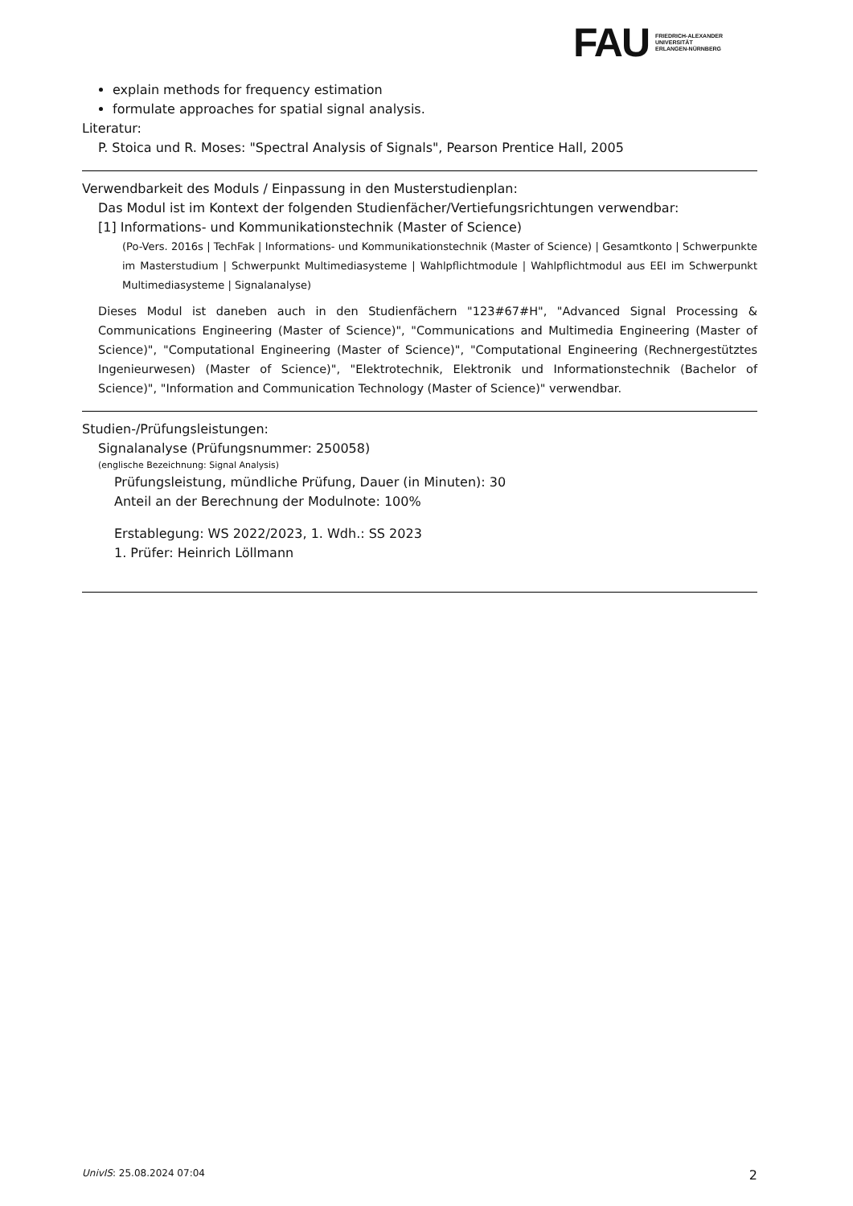FAU
FRIEDRICH-ALEXANDER
UNIVERSITÄT
ERLANGEN-NÜRNBERG
explain methods for frequency estimation
formulate approaches for spatial signal analysis.
Literatur:
P. Stoica und R. Moses: "Spectral Analysis of Signals", Pearson Prentice Hall, 2005
Verwendbarkeit des Moduls / Einpassung in den Musterstudienplan:
Das Modul ist im Kontext der folgenden Studienfächer/Vertiefungsrichtungen verwendbar:
[1] Informations- und Kommunikationstechnik (Master of Science)
(Po-Vers. 2016s | TechFak | Informations- und Kommunikationstechnik (Master of Science) | Gesamtkonto | Schwerpunkte im Masterstudium | Schwerpunkt Multimediasysteme | Wahlpflichtmodule | Wahlpflichtmodul aus EEI im Schwerpunkt Multimediasysteme | Signalanalyse)
Dieses Modul ist daneben auch in den Studienfächern "123#67#H", "Advanced Signal Processing & Communications Engineering (Master of Science)", "Communications and Multimedia Engineering (Master of Science)", "Computational Engineering (Master of Science)", "Computational Engineering (Rechnergestütztes Ingenieurwesen) (Master of Science)", "Elektrotechnik, Elektronik und Informationstechnik (Bachelor of Science)", "Information and Communication Technology (Master of Science)" verwendbar.
Studien-/Prüfungsleistungen:
Signalanalyse (Prüfungsnummer: 250058)
(englische Bezeichnung: Signal Analysis)
Prüfungsleistung, mündliche Prüfung, Dauer (in Minuten): 30
Anteil an der Berechnung der Modulnote: 100%
Erstablegung: WS 2022/2023, 1. Wdh.: SS 2023
1. Prüfer: Heinrich Löllmann
UnivIS: 25.08.2024 07:04 2